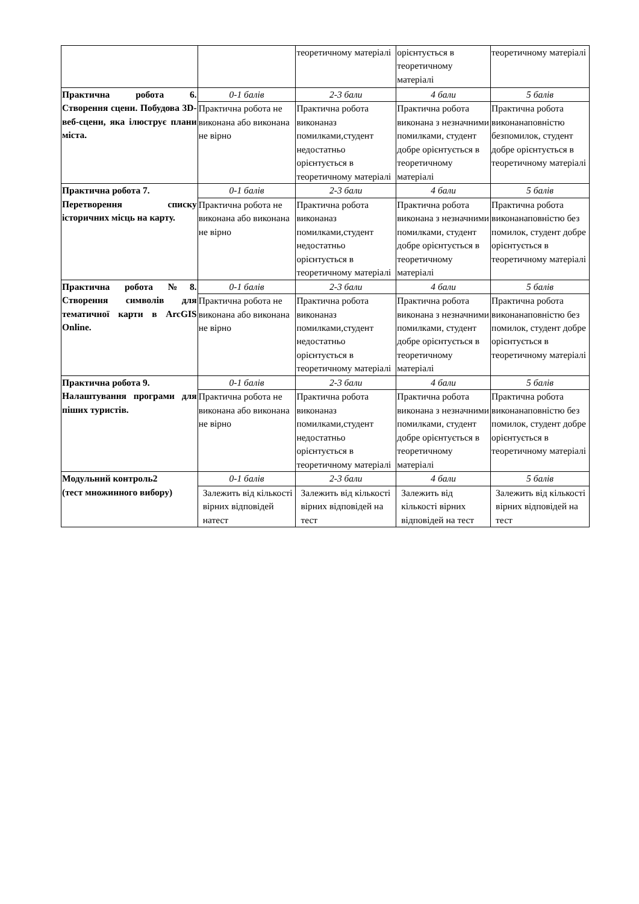| | | теоретичному матеріалі | орієнтується в теоретичному матеріалі | теоретичному матеріалі |
| Практична робота 6. Створення сцени. Побудова 3D-веб-сцени, яка ілюструє плани міста. | 0-1 балів | 2-3 бали | 4 бали | 5 балів |
| | Практична робота не виконана або виконана не вірно | Практична робота виконаназ помилками,студент недостатньо орієнтується в теоретичному матеріалі | Практична робота виконана з незначними помилками, студент добре орієнтується в теоретичному матеріалі | Практична робота виконанаповністю безпомилок, студент добре орієнтується в теоретичному матеріалі |
| Практична робота 7. Перетворення списку історичних місць на карту. | 0-1 балів | 2-3 бали | 4 бали | 5 балів |
| | Практична робота не виконана або виконана не вірно | Практична робота виконаназ помилками,студент недостатньо орієнтується в теоретичному матеріалі | Практична робота виконана з незначними помилками, студент добре орієнтується в теоретичному матеріалі | Практична робота виконанаповністю без помилок, студент добре орієнтується в теоретичному матеріалі |
| Практична робота №8. Створення символів для тематичної карти в ArcGIS Online. | 0-1 балів | 2-3 бали | 4 бали | 5 балів |
| | Практична робота не виконана або виконана не вірно | Практична робота виконаназ помилками,студент недостатньо орієнтується в теоретичному матеріалі | Практична робота виконана з незначними помилками, студент добре орієнтується в теоретичному матеріалі | Практична робота виконанаповністю без помилок, студент добре орієнтується в теоретичному матеріалі |
| Практична робота 9. Налаштування програми для піших туристів. | 0-1 балів | 2-3 бали | 4 бали | 5 балів |
| | Практична робота не виконана або виконана не вірно | Практична робота виконаназ помилками,студент недостатньо орієнтується в теоретичному матеріалі | Практична робота виконана з незначними помилками, студент добре орієнтується в теоретичному матеріалі | Практична робота виконанаповністю без помилок, студент добре орієнтується в теоретичному матеріалі |
| Модульний контроль2 (тест множинного вибору) | 0-1 балів | 2-3 бали | 4 бали | 5 балів |
| | Залежить від кількості вірних відповідей натест | Залежить від кількості вірних відповідей на тест | Залежить від кількості вірних відповідей на тест | Залежить від кількості вірних відповідей на тест |